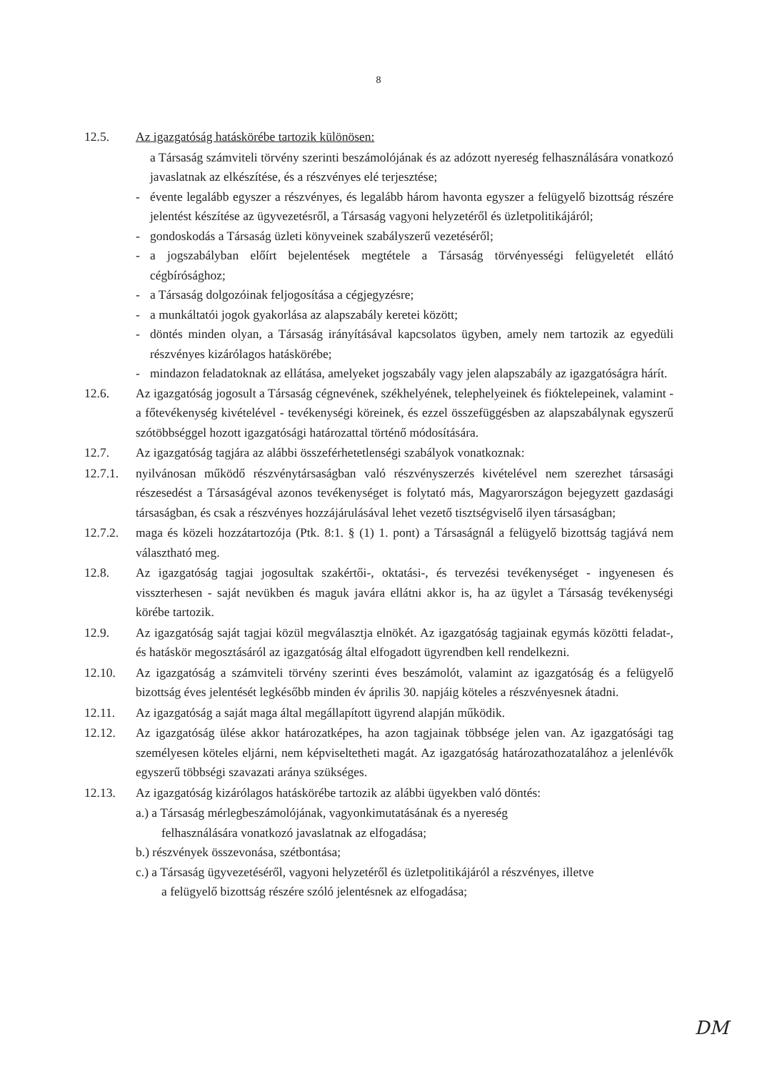8
12.5. Az igazgatóság hatáskörébe tartozik különösen:
a Társaság számviteli törvény szerinti beszámolójának és az adózott nyereség felhasználására vonatkozó javaslatnak az elkészítése, és a részvényes elé terjesztése;
- évente legalább egyszer a részvényes, és legalább három havonta egyszer a felügyelő bizottság részére jelentést készítése az ügyvezetésről, a Társaság vagyoni helyzetéről és üzletpolitikájáról;
- gondoskodás a Társaság üzleti könyveinek szabályszerű vezetéséről;
- a jogszabályban előírt bejelentések megtétele a Társaság törvényességi felügyeletét ellátó cégbírósághoz;
- a Társaság dolgozóinak feljogosítása a cégjegyzésre;
- a munkáltatói jogok gyakorlása az alapszabály keretei között;
- döntés minden olyan, a Társaság irányításával kapcsolatos ügyben, amely nem tartozik az egyedüli részvényes kizárólagos hatáskörébe;
- mindazon feladatoknak az ellátása, amelyeket jogszabály vagy jelen alapszabály az igazgatóságra hárít.
12.6. Az igazgatóság jogosult a Társaság cégnevének, székhelyének, telephelyeinek és fióktelepeinek, valamint - a főtevékenység kivételével - tevékenységi köreinek, és ezzel összefüggésben az alapszabálynak egyszerű szótöbbséggel hozott igazgatósági határozattal történő módosítására.
12.7. Az igazgatóság tagjára az alábbi összeférhetetlenségi szabályok vonatkoznak:
12.7.1.
nyilvánosan működő részvénytársaságban való részvényszerzés kivételével nem szerezhet társasági részesedést a Társaságéval azonos tevékenységet is folytató más, Magyarországon bejegyzett gazdasági társaságban, és csak a részvényes hozzájárulásával lehet vezető tisztségviselő ilyen társaságban;
12.7.2.
maga és közeli hozzátartozója (Ptk. 8:1. § (1) 1. pont) a Társaságnál a felügyelő bizottság tagjává nem választható meg.
12.8. Az igazgatóság tagjai jogosultak szakértői-, oktatási-, és tervezési tevékenységet - ingyenesen és visszterhesen - saját nevükben és maguk javára ellátni akkor is, ha az ügylet a Társaság tevékenységi körébe tartozik.
12.9. Az igazgatóság saját tagjai közül megválasztja elnökét. Az igazgatóság tagjainak egymás közötti feladat-, és hatáskör megosztásáról az igazgatóság által elfogadott ügyrendben kell rendelkezni.
12.10. Az igazgatóság a számviteli törvény szerinti éves beszámolót, valamint az igazgatóság és a felügyelő bizottság éves jelentését legkésőbb minden év április 30. napjáig köteles a részvényesnek átadni.
12.11. Az igazgatóság a saját maga által megállapított ügyrend alapján működik.
12.12. Az igazgatóság ülése akkor határozatképes, ha azon tagjainak többsége jelen van. Az igazgatósági tag személyesen köteles eljárni, nem képviseltetheti magát. Az igazgatóság határozathozatalához a jelenlévők egyszerű többségi szavazati aránya szükséges.
12.13. Az igazgatóság kizárólagos hatáskörébe tartozik az alábbi ügyekben való döntés:
a.) a Társaság mérlegbeszámolójának, vagyonkimutatásának és a nyereség
felhasználására vonatkozó javaslatnak az elfogadása;
b.) részvények összevonása, szétbontása;
c.) a Társaság ügyvezetéséről, vagyoni helyzetéről és üzletpolitikájáról a részvényes, illetve
a felügyelő bizottság részére szóló jelentésnek az elfogadása;
DM